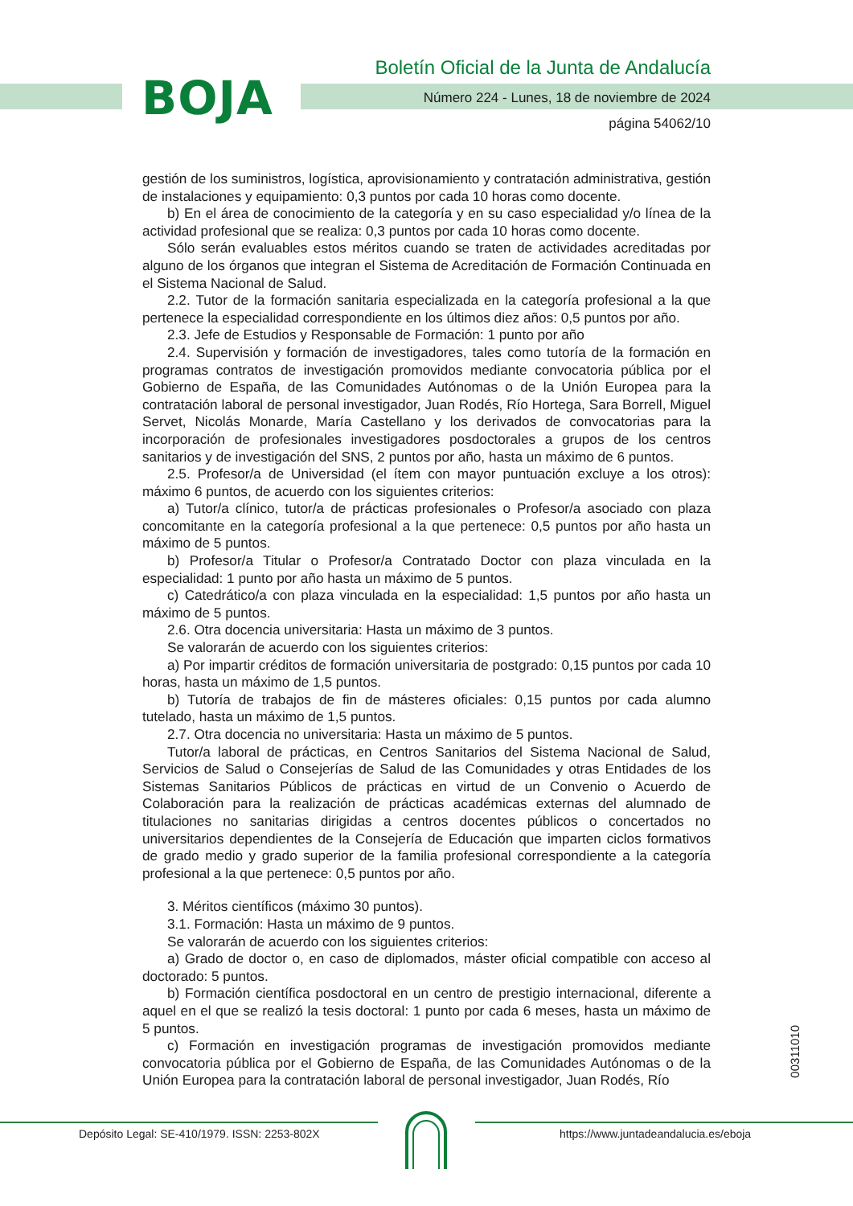BOJA
Boletín Oficial de la Junta de Andalucía
Número 224 - Lunes, 18 de noviembre de 2024
página 54062/10
gestión de los suministros, logística, aprovisionamiento y contratación administrativa, gestión de instalaciones y equipamiento: 0,3 puntos por cada 10 horas como docente.
b) En el área de conocimiento de la categoría y en su caso especialidad y/o línea de la actividad profesional que se realiza: 0,3 puntos por cada 10 horas como docente.
Sólo serán evaluables estos méritos cuando se traten de actividades acreditadas por alguno de los órganos que integran el Sistema de Acreditación de Formación Continuada en el Sistema Nacional de Salud.
2.2. Tutor de la formación sanitaria especializada en la categoría profesional a la que pertenece la especialidad correspondiente en los últimos diez años: 0,5 puntos por año.
2.3. Jefe de Estudios y Responsable de Formación: 1 punto por año
2.4. Supervisión y formación de investigadores, tales como tutoría de la formación en programas contratos de investigación promovidos mediante convocatoria pública por el Gobierno de España, de las Comunidades Autónomas o de la Unión Europea para la contratación laboral de personal investigador, Juan Rodés, Río Hortega, Sara Borrell, Miguel Servet, Nicolás Monarde, María Castellano y los derivados de convocatorias para la incorporación de profesionales investigadores posdoctorales a grupos de los centros sanitarios y de investigación del SNS, 2 puntos por año, hasta un máximo de 6 puntos.
2.5. Profesor/a de Universidad (el ítem con mayor puntuación excluye a los otros): máximo 6 puntos, de acuerdo con los siguientes criterios:
a) Tutor/a clínico, tutor/a de prácticas profesionales o Profesor/a asociado con plaza concomitante en la categoría profesional a la que pertenece: 0,5 puntos por año hasta un máximo de 5 puntos.
b) Profesor/a Titular o Profesor/a Contratado Doctor con plaza vinculada en la especialidad: 1 punto por año hasta un máximo de 5 puntos.
c) Catedrático/a con plaza vinculada en la especialidad: 1,5 puntos por año hasta un máximo de 5 puntos.
2.6. Otra docencia universitaria: Hasta un máximo de 3 puntos.
Se valorarán de acuerdo con los siguientes criterios:
a) Por impartir créditos de formación universitaria de postgrado: 0,15 puntos por cada 10 horas, hasta un máximo de 1,5 puntos.
b) Tutoría de trabajos de fin de másteres oficiales: 0,15 puntos por cada alumno tutelado, hasta un máximo de 1,5 puntos.
2.7. Otra docencia no universitaria: Hasta un máximo de 5 puntos.
Tutor/a laboral de prácticas, en Centros Sanitarios del Sistema Nacional de Salud, Servicios de Salud o Consejerías de Salud de las Comunidades y otras Entidades de los Sistemas Sanitarios Públicos de prácticas en virtud de un Convenio o Acuerdo de Colaboración para la realización de prácticas académicas externas del alumnado de titulaciones no sanitarias dirigidas a centros docentes públicos o concertados no universitarios dependientes de la Consejería de Educación que imparten ciclos formativos de grado medio y grado superior de la familia profesional correspondiente a la categoría profesional a la que pertenece: 0,5 puntos por año.
3. Méritos científicos (máximo 30 puntos).
3.1. Formación: Hasta un máximo de 9 puntos.
Se valorarán de acuerdo con los siguientes criterios:
a) Grado de doctor o, en caso de diplomados, máster oficial compatible con acceso al doctorado: 5 puntos.
b) Formación científica posdoctoral en un centro de prestigio internacional, diferente a aquel en el que se realizó la tesis doctoral: 1 punto por cada 6 meses, hasta un máximo de 5 puntos.
c) Formación en investigación programas de investigación promovidos mediante convocatoria pública por el Gobierno de España, de las Comunidades Autónomas o de la Unión Europea para la contratación laboral de personal investigador, Juan Rodés, Río
00311010
Depósito Legal: SE-410/1979. ISSN: 2253-802X https://www.juntadeandalucia.es/eboja